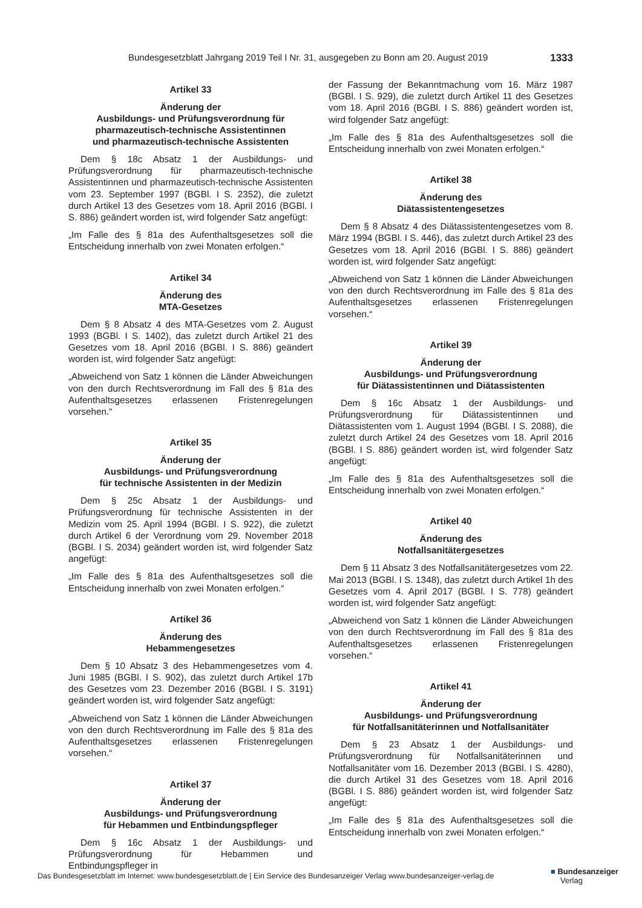Bundesgesetzblatt Jahrgang 2019 Teil I Nr. 31, ausgegeben zu Bonn am 20. August 2019 1333
Artikel 33
Änderung der
Ausbildungs- und Prüfungsverordnung für
pharmazeutisch-technische Assistentinnen
und pharmazeutisch-technische Assistenten
Dem § 18c Absatz 1 der Ausbildungs- und Prüfungsverordnung für pharmazeutisch-technische Assistentinnen und pharmazeutisch-technische Assistenten vom 23. September 1997 (BGBl. I S. 2352), die zuletzt durch Artikel 13 des Gesetzes vom 18. April 2016 (BGBl. I S. 886) geändert worden ist, wird folgender Satz angefügt:
„Im Falle des § 81a des Aufenthaltsgesetzes soll die Entscheidung innerhalb von zwei Monaten erfolgen.“
Artikel 34
Änderung des
MTA-Gesetzes
Dem § 8 Absatz 4 des MTA-Gesetzes vom 2. August 1993 (BGBl. I S. 1402), das zuletzt durch Artikel 21 des Gesetzes vom 18. April 2016 (BGBl. I S. 886) geändert worden ist, wird folgender Satz angefügt:
„Abweichend von Satz 1 können die Länder Abweichungen von den durch Rechtsverordnung im Fall des § 81a des Aufenthaltsgesetzes erlassenen Fristenregelungen vorsehen.“
Artikel 35
Änderung der
Ausbildungs- und Prüfungsverordnung
für technische Assistenten in der Medizin
Dem § 25c Absatz 1 der Ausbildungs- und Prüfungsverordnung für technische Assistenten in der Medizin vom 25. April 1994 (BGBl. I S. 922), die zuletzt durch Artikel 6 der Verordnung vom 29. November 2018 (BGBl. I S. 2034) geändert worden ist, wird folgender Satz angefügt:
„Im Falle des § 81a des Aufenthaltsgesetzes soll die Entscheidung innerhalb von zwei Monaten erfolgen.“
Artikel 36
Änderung des
Hebammengesetzes
Dem § 10 Absatz 3 des Hebammengesetzes vom 4. Juni 1985 (BGBl. I S. 902), das zuletzt durch Artikel 17b des Gesetzes vom 23. Dezember 2016 (BGBl. I S. 3191) geändert worden ist, wird folgender Satz angefügt:
„Abweichend von Satz 1 können die Länder Abweichungen von den durch Rechtsverordnung im Falle des § 81a des Aufenthaltsgesetzes erlassenen Fristenregelungen vorsehen.“
Artikel 37
Änderung der
Ausbildungs- und Prüfungsverordnung
für Hebammen und Entbindungspfleger
Dem § 16c Absatz 1 der Ausbildungs- und Prüfungsverordnung für Hebammen und Entbindungspfleger in
der Fassung der Bekanntmachung vom 16. März 1987 (BGBl. I S. 929), die zuletzt durch Artikel 11 des Gesetzes vom 18. April 2016 (BGBl. I S. 886) geändert worden ist, wird folgender Satz angefügt:
„Im Falle des § 81a des Aufenthaltsgesetzes soll die Entscheidung innerhalb von zwei Monaten erfolgen.“
Artikel 38
Änderung des
Diätassistentengesetzes
Dem § 8 Absatz 4 des Diätassistentengesetzes vom 8. März 1994 (BGBl. I S. 446), das zuletzt durch Artikel 23 des Gesetzes vom 18. April 2016 (BGBl. I S. 886) geändert worden ist, wird folgender Satz angefügt:
„Abweichend von Satz 1 können die Länder Abweichungen von den durch Rechtsverordnung im Falle des § 81a des Aufenthaltsgesetzes erlassenen Fristenregelungen vorsehen.“
Artikel 39
Änderung der
Ausbildungs- und Prüfungsverordnung
für Diätassistentinnen und Diätassistenten
Dem § 16c Absatz 1 der Ausbildungs- und Prüfungsverordnung für Diätassistentinnen und Diätassistenten vom 1. August 1994 (BGBl. I S. 2088), die zuletzt durch Artikel 24 des Gesetzes vom 18. April 2016 (BGBl. I S. 886) geändert worden ist, wird folgender Satz angefügt:
„Im Falle des § 81a des Aufenthaltsgesetzes soll die Entscheidung innerhalb von zwei Monaten erfolgen.“
Artikel 40
Änderung des
Notfallsanitätergesetzes
Dem § 11 Absatz 3 des Notfallsanitätergesetzes vom 22. Mai 2013 (BGBl. I S. 1348), das zuletzt durch Artikel 1h des Gesetzes vom 4. April 2017 (BGBl. I S. 778) geändert worden ist, wird folgender Satz angefügt:
„Abweichend von Satz 1 können die Länder Abweichungen von den durch Rechtsverordnung im Fall des § 81a des Aufenthaltsgesetzes erlassenen Fristenregelungen vorsehen.“
Artikel 41
Änderung der
Ausbildungs- und Prüfungsverordnung
für Notfallsanitäterinnen und Notfallsanitäter
Dem § 23 Absatz 1 der Ausbildungs- und Prüfungsverordnung für Notfallsanitäterinnen und Notfallsanitäter vom 16. Dezember 2013 (BGBl. I S. 4280), die durch Artikel 31 des Gesetzes vom 18. April 2016 (BGBl. I S. 886) geändert worden ist, wird folgender Satz angefügt:
„Im Falle des § 81a des Aufenthaltsgesetzes soll die Entscheidung innerhalb von zwei Monaten erfolgen.“
Das Bundesgesetzblatt im Internet: www.bundesgesetzblatt.de | Ein Service des Bundesanzeiger Verlag www.bundesanzeiger-verlag.de
■ Bundesanzeiger
Verlag